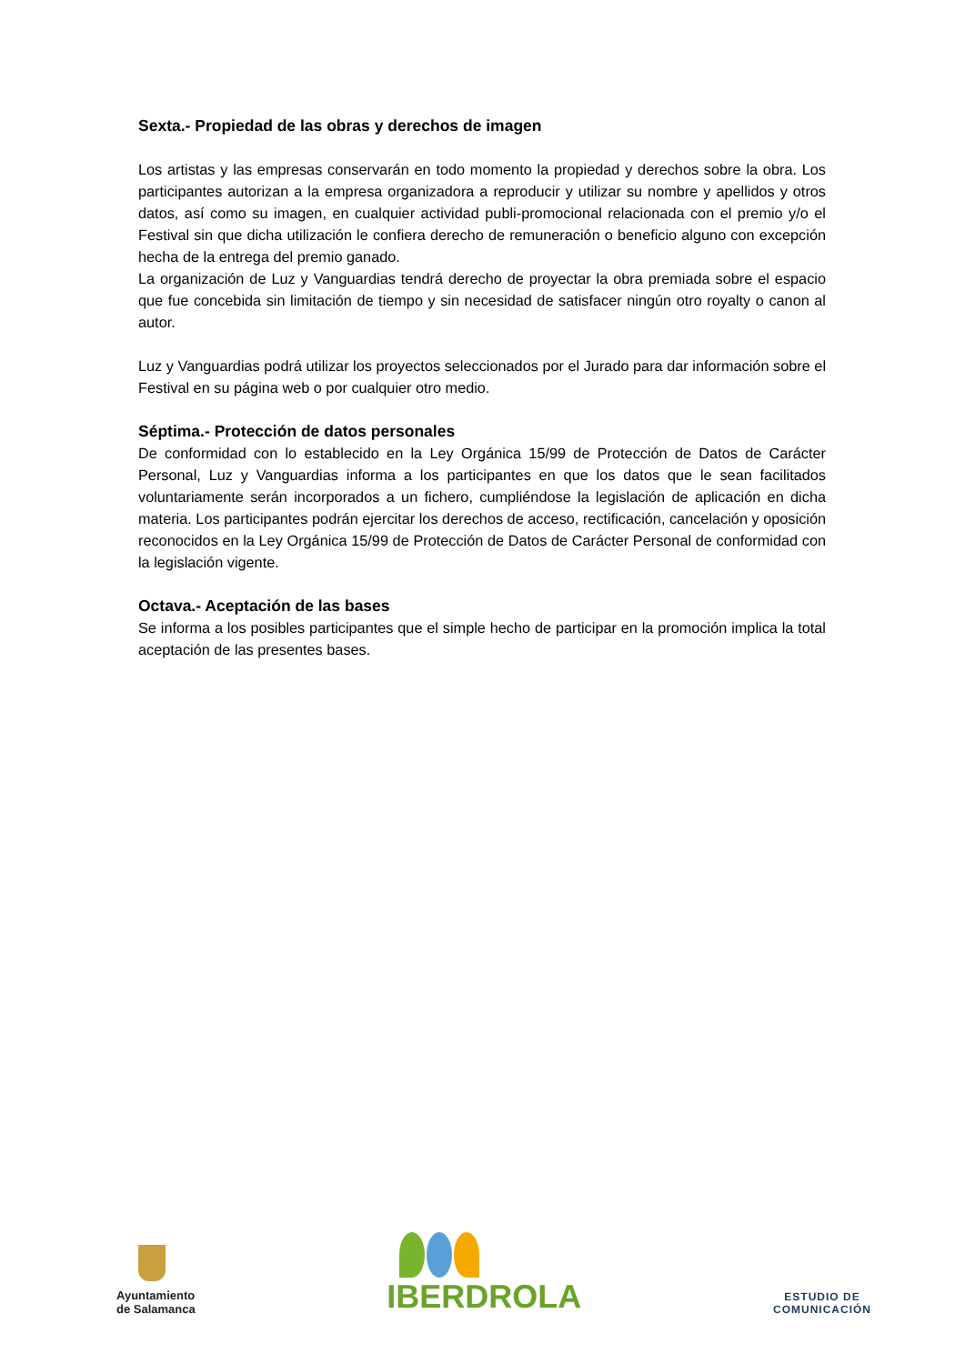Sexta.- Propiedad de las obras y derechos de imagen
Los artistas y las empresas conservarán en todo momento la propiedad y derechos sobre la obra. Los participantes autorizan a la empresa organizadora a reproducir y utilizar su nombre y apellidos y otros datos, así como su imagen, en cualquier actividad publi-promocional relacionada con el premio y/o el Festival sin que dicha utilización le confiera derecho de remuneración o beneficio alguno con excepción hecha de la entrega del premio ganado.
La organización de Luz y Vanguardias tendrá derecho de proyectar la obra premiada sobre el espacio que fue concebida sin limitación de tiempo y sin necesidad de satisfacer ningún otro royalty o canon al autor.
Luz y Vanguardias podrá utilizar los proyectos seleccionados por el Jurado para dar información sobre el Festival en su página web o por cualquier otro medio.
Séptima.- Protección de datos personales
De conformidad con lo establecido en la Ley Orgánica 15/99 de Protección de Datos de Carácter Personal, Luz y Vanguardias informa a los participantes en que los datos que le sean facilitados voluntariamente serán incorporados a un fichero, cumpliéndose la legislación de aplicación en dicha materia. Los participantes podrán ejercitar los derechos de acceso, rectificación, cancelación y oposición reconocidos en la Ley Orgánica 15/99 de Protección de Datos de Carácter Personal de conformidad con la legislación vigente.
Octava.- Aceptación de las bases
Se informa a los posibles participantes que el simple hecho de participar en la promoción implica la total aceptación de las presentes bases.
Ayuntamiento
de Salamanca
IBERDROLA
ESTUDIO DE
COMUNICACIÓN